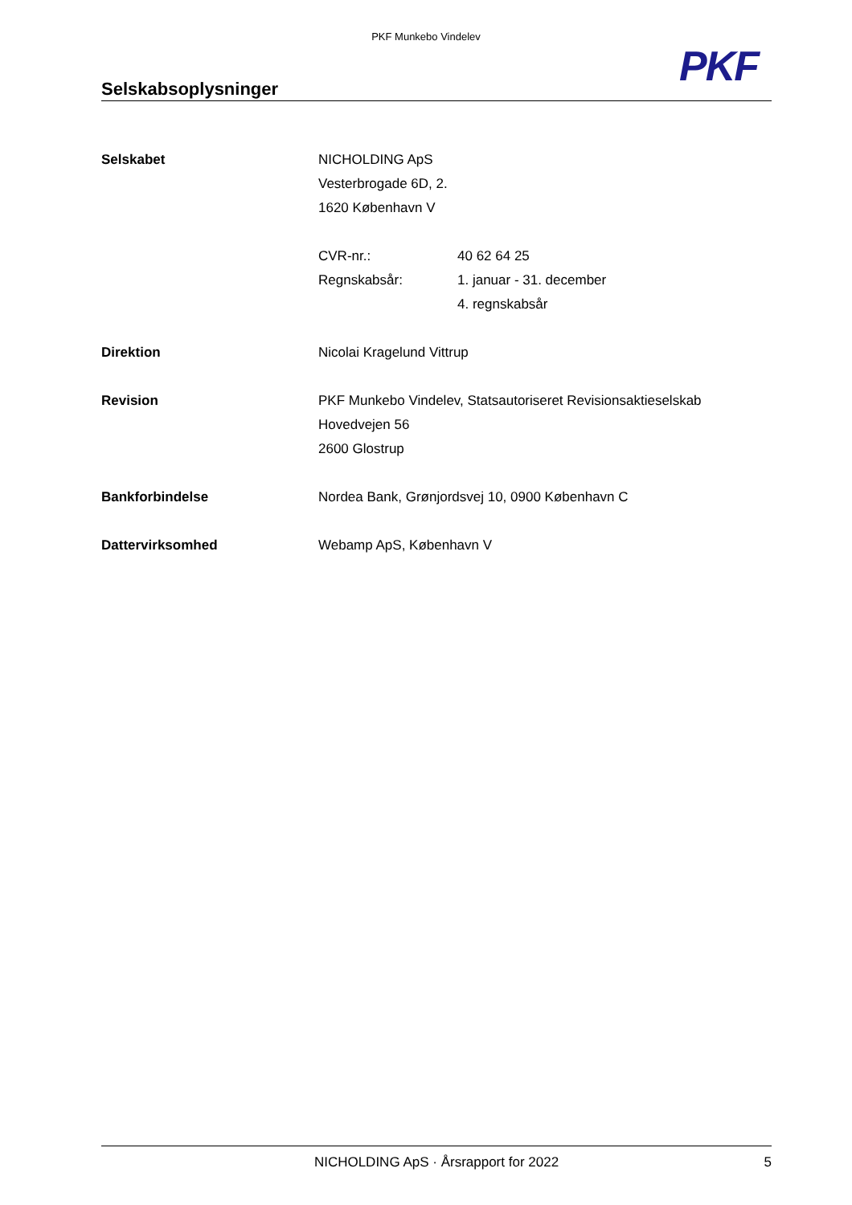PKF Munkebo Vindelev
PKF
Selskabsoplysninger
Selskabet NICHOLDING ApS
Vesterbrogade 6D, 2.
1620 København V
CVR-nr.:
Regnskabsår:
40 62 64 25
1. januar - 31. december
4. regnskabsår
Direktion Nicolai Kragelund Vittrup
Revision PKF Munkebo Vindelev, Statsautoriseret Revisionsaktieselskab
Hovedvejen 56
2600 Glostrup
Bankforbindelse Nordea Bank, Grønjordsvej 10, 0900 København C
Dattervirksomhed Webamp ApS, København V
NICHOLDING ApS · Årsrapport for 2022 5